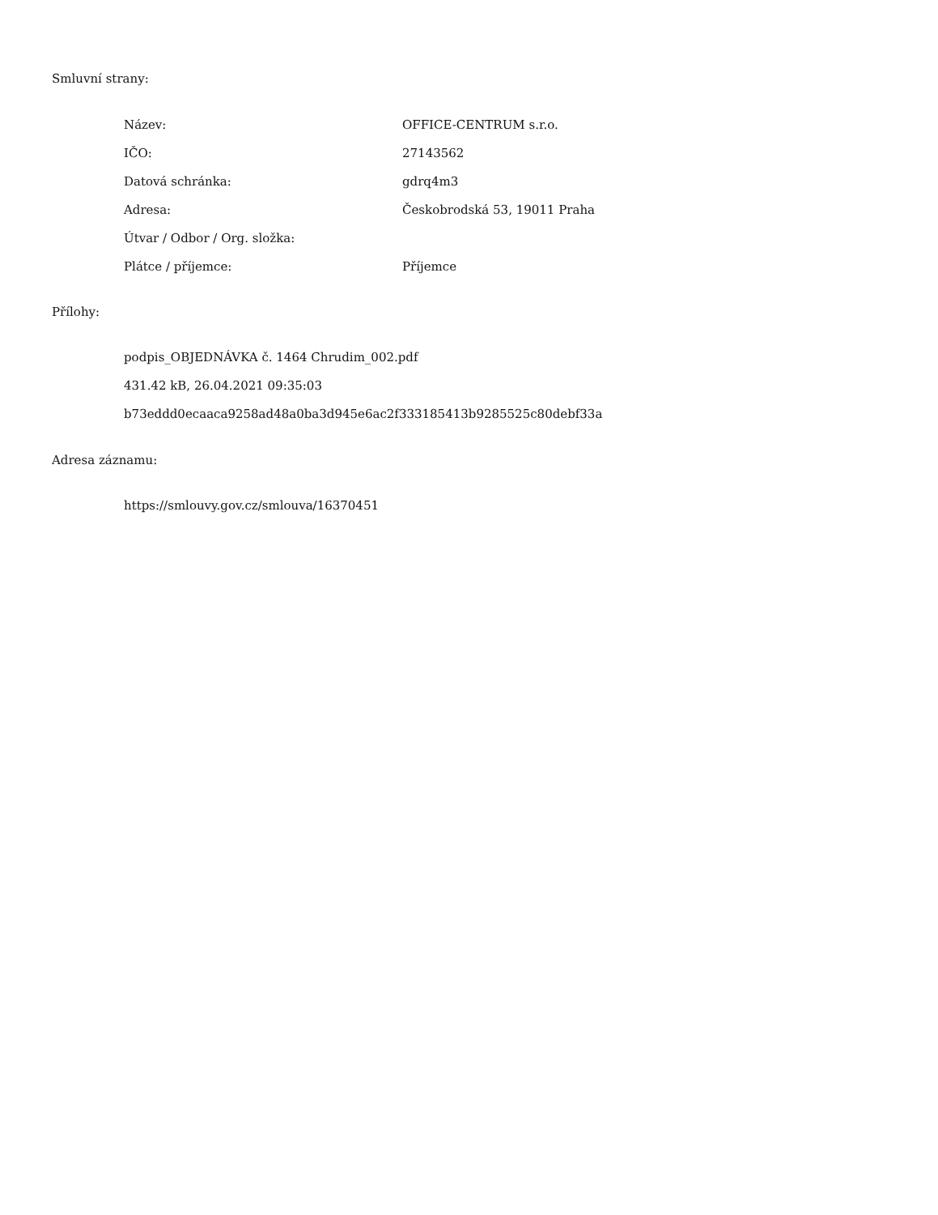Smluvní strany:
| Název: | OFFICE-CENTRUM s.r.o. |
| IČO: | 27143562 |
| Datová schránka: | gdrq4m3 |
| Adresa: | Českobrodská 53, 19011 Praha |
| Útvar / Odbor / Org. složka: | |
| Plátce / příjemce: | Příjemce |
Přílohy:
podpis_OBJEDNÁVKA č. 1464 Chrudim_002.pdf
431.42 kB, 26.04.2021 09:35:03
b73eddd0ecaaca9258ad48a0ba3d945e6ac2f333185413b9285525c80debf33a
Adresa záznamu:
https://smlouvy.gov.cz/smlouva/16370451